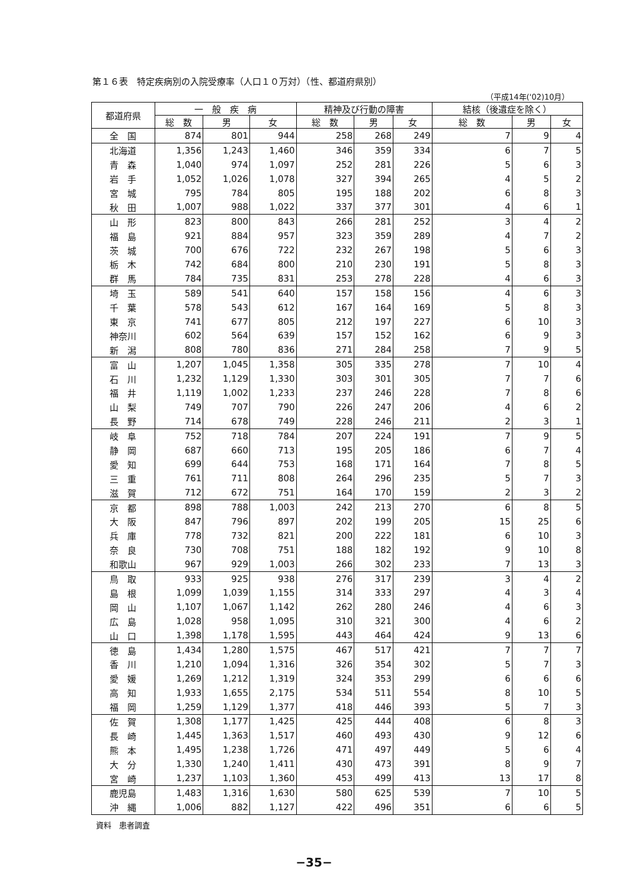第１６表　特定疾病別の入院受療率（人口１０万対）（性、都道府県別）
（平成14年('02)10月）
| 都道府県 | 一 般 疾 病 | | | 精神及び行動の障害 | | | 結核（後遺症を除く） | | |
| --- | --- | --- | --- | --- | --- | --- | --- | --- | --- |
| | 総 数 | 男 | 女 | 総 数 | 男 | 女 | 総 数 | 男 | 女 |
| 全 国 | 874 | 801 | 944 | 258 | 268 | 249 | 7 | 9 | 4 |
| 北海道 | 1,356 | 1,243 | 1,460 | 346 | 359 | 334 | 6 | 7 | 5 |
| 青 森 | 1,040 | 974 | 1,097 | 252 | 281 | 226 | 5 | 6 | 3 |
| 岩 手 | 1,052 | 1,026 | 1,078 | 327 | 394 | 265 | 4 | 5 | 2 |
| 宮 城 | 795 | 784 | 805 | 195 | 188 | 202 | 6 | 8 | 3 |
| 秋 田 | 1,007 | 988 | 1,022 | 337 | 377 | 301 | 4 | 6 | 1 |
| 山 形 | 823 | 800 | 843 | 266 | 281 | 252 | 3 | 4 | 2 |
| 福 島 | 921 | 884 | 957 | 323 | 359 | 289 | 4 | 7 | 2 |
| 茨 城 | 700 | 676 | 722 | 232 | 267 | 198 | 5 | 6 | 3 |
| 栃 木 | 742 | 684 | 800 | 210 | 230 | 191 | 5 | 8 | 3 |
| 群 馬 | 784 | 735 | 831 | 253 | 278 | 228 | 4 | 6 | 3 |
| 埼 玉 | 589 | 541 | 640 | 157 | 158 | 156 | 4 | 6 | 3 |
| 千 葉 | 578 | 543 | 612 | 167 | 164 | 169 | 5 | 8 | 3 |
| 東 京 | 741 | 677 | 805 | 212 | 197 | 227 | 6 | 10 | 3 |
| 神奈川 | 602 | 564 | 639 | 157 | 152 | 162 | 6 | 9 | 3 |
| 新 潟 | 808 | 780 | 836 | 271 | 284 | 258 | 7 | 9 | 5 |
| 富 山 | 1,207 | 1,045 | 1,358 | 305 | 335 | 278 | 7 | 10 | 4 |
| 石 川 | 1,232 | 1,129 | 1,330 | 303 | 301 | 305 | 7 | 7 | 6 |
| 福 井 | 1,119 | 1,002 | 1,233 | 237 | 246 | 228 | 7 | 8 | 6 |
| 山 梨 | 749 | 707 | 790 | 226 | 247 | 206 | 4 | 6 | 2 |
| 長 野 | 714 | 678 | 749 | 228 | 246 | 211 | 2 | 3 | 1 |
| 岐 阜 | 752 | 718 | 784 | 207 | 224 | 191 | 7 | 9 | 5 |
| 静 岡 | 687 | 660 | 713 | 195 | 205 | 186 | 6 | 7 | 4 |
| 愛 知 | 699 | 644 | 753 | 168 | 171 | 164 | 7 | 8 | 5 |
| 三 重 | 761 | 711 | 808 | 264 | 296 | 235 | 5 | 7 | 3 |
| 滋 賀 | 712 | 672 | 751 | 164 | 170 | 159 | 2 | 3 | 2 |
| 京 都 | 898 | 788 | 1,003 | 242 | 213 | 270 | 6 | 8 | 5 |
| 大 阪 | 847 | 796 | 897 | 202 | 199 | 205 | 15 | 25 | 6 |
| 兵 庫 | 778 | 732 | 821 | 200 | 222 | 181 | 6 | 10 | 3 |
| 奈 良 | 730 | 708 | 751 | 188 | 182 | 192 | 9 | 10 | 8 |
| 和歌山 | 967 | 929 | 1,003 | 266 | 302 | 233 | 7 | 13 | 3 |
| 鳥 取 | 933 | 925 | 938 | 276 | 317 | 239 | 3 | 4 | 2 |
| 島 根 | 1,099 | 1,039 | 1,155 | 314 | 333 | 297 | 4 | 3 | 4 |
| 岡 山 | 1,107 | 1,067 | 1,142 | 262 | 280 | 246 | 4 | 6 | 3 |
| 広 島 | 1,028 | 958 | 1,095 | 310 | 321 | 300 | 4 | 6 | 2 |
| 山 口 | 1,398 | 1,178 | 1,595 | 443 | 464 | 424 | 9 | 13 | 6 |
| 徳 島 | 1,434 | 1,280 | 1,575 | 467 | 517 | 421 | 7 | 7 | 7 |
| 香 川 | 1,210 | 1,094 | 1,316 | 326 | 354 | 302 | 5 | 7 | 3 |
| 愛 媛 | 1,269 | 1,212 | 1,319 | 324 | 353 | 299 | 6 | 6 | 6 |
| 高 知 | 1,933 | 1,655 | 2,175 | 534 | 511 | 554 | 8 | 10 | 5 |
| 福 岡 | 1,259 | 1,129 | 1,377 | 418 | 446 | 393 | 5 | 7 | 3 |
| 佐 賀 | 1,308 | 1,177 | 1,425 | 425 | 444 | 408 | 6 | 8 | 3 |
| 長 崎 | 1,445 | 1,363 | 1,517 | 460 | 493 | 430 | 9 | 12 | 6 |
| 熊 本 | 1,495 | 1,238 | 1,726 | 471 | 497 | 449 | 5 | 6 | 4 |
| 大 分 | 1,330 | 1,240 | 1,411 | 430 | 473 | 391 | 8 | 9 | 7 |
| 宮 崎 | 1,237 | 1,103 | 1,360 | 453 | 499 | 413 | 13 | 17 | 8 |
| 鹿児島 | 1,483 | 1,316 | 1,630 | 580 | 625 | 539 | 7 | 10 | 5 |
| 沖 縄 | 1,006 | 882 | 1,127 | 422 | 496 | 351 | 6 | 6 | 5 |
資料　患者調査
−35−